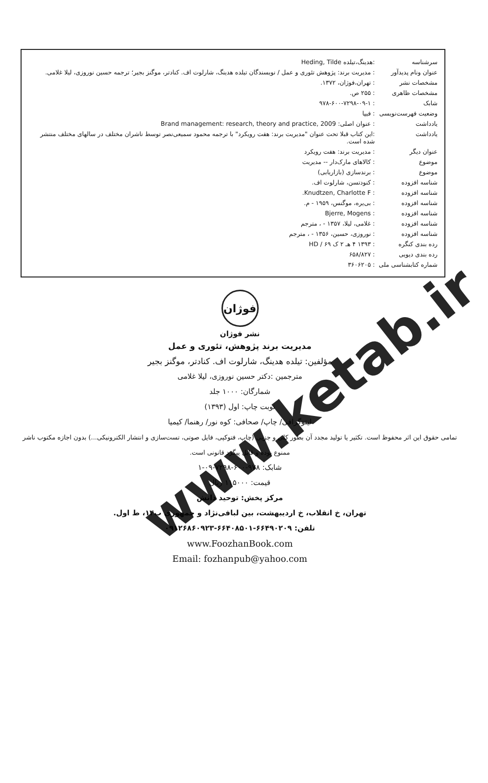| سرشناسه | :هدینگ،تیلده Heding, Tilde |
| عنوان ونام پدیدآور | : مدیریت برند: پژوهش تئوری و عمل / نویسندگان تیلده هدینگ، شارلوت اف. کنادتر، موگنز بجیر؛ ترجمه حسین نوروزی، لیلا غلامی. |
| مشخصات نشر | : تهران،فوژان، ۱۳۷۲. |
| مشخصات ظاهری | : ۲۵۵ ص. |
| شابک | : ۹۷۸-۶۰۰-۷۲۹۸-۰۹-۱ |
| وضعیت فهرست‌نویسی | : فیپا |
| یادداشت | : عنوان اصلی: Brand management: research, theory and practice, 2009 |
| یادداشت | :این کتاب قبلا تحت عنوان "مدیریت برند: هفت رویکرد" با ترجمه محمود سمیعی‌نصر توسط ناشران مختلف در سالهای مختلف منتشر شده است. |
| عنوان دیگر | : مدیریت برند: هفت رویکرد |
| موضوع | : کالاهای مارک‌دار -- مدیریت |
| موضوع | : برندسازی (بازاریابی) |
| شناسه افزوده | : کنودتسن، شارلوت اف. |
| شناسه افزوده | : Knudtzen, Charlotte F. |
| شناسه افزوده | : بی‌یره، موگنس، ۱۹۵۹ - م. |
| شناسه افزوده | : Bjerre, Mogens |
| شناسه افزوده | : غلامی، لیلا، ۱۳۵۷ - ، مترجم |
| شناسه افزوده | : نوروزی، حسین، ۱۳۵۶ - ، مترجم |
| رده بندی کنگره | : ۱۳۹۳ ۴ هـ ۲ ک ۶۹ / HD |
| رده بندی دیویی | : ۶۵۸/۸۲۷ |
| شماره کتابشناسی ملی | : ۳۶۰۶۲۰۵ |
فوژان
نشر فوژان
مدیریت برند پژوهش، تئوری و عمل
مؤلفین: تیلده هدینگ، شارلوت اف. کنادتر، موگنز بجیر
مترجمین :دکتر حسین نوروزی، لیلا غلامی
شمارگان: ۱۰۰۰ جلد
نوبت چاپ: اول (۱۳۹۳)
لیتوگرافی/ چاپ/ صحافی: کوه نور/ رهنما/ کیمیا
تمامی حقوق این اثر محفوظ است. تکثیر یا تولید مجدد آن بطور کلی و جزیی (چاپ، فتوکپی، فایل صوتی، تست‌سازی و انتشار الکترونیکی...) بدون اجازه مکتوب ناشر ممنوع بوده و قابل پیگرد قانونی است.
شابک: ۹۷۸-۶۰۰-۷۲۹۸-۰۹-۱
قیمت: ۱۱۵۰۰۰ ریال
مرکز پخش: توحید دانش
تهران، خ انقلاب، خ اردیبهشت، بین لبافی‌نژاد و جمهوری پ۱۴، ط اول.
تلفن: ۶۶۴۹۰۲۰۹-۶۶۴۰۸۵۰۱-۰۹۱۲۶۸۶۰۹۲۳
www.FoozhanBook.com
Email: fozhanpub@yahoo.com
www.ketab.ir